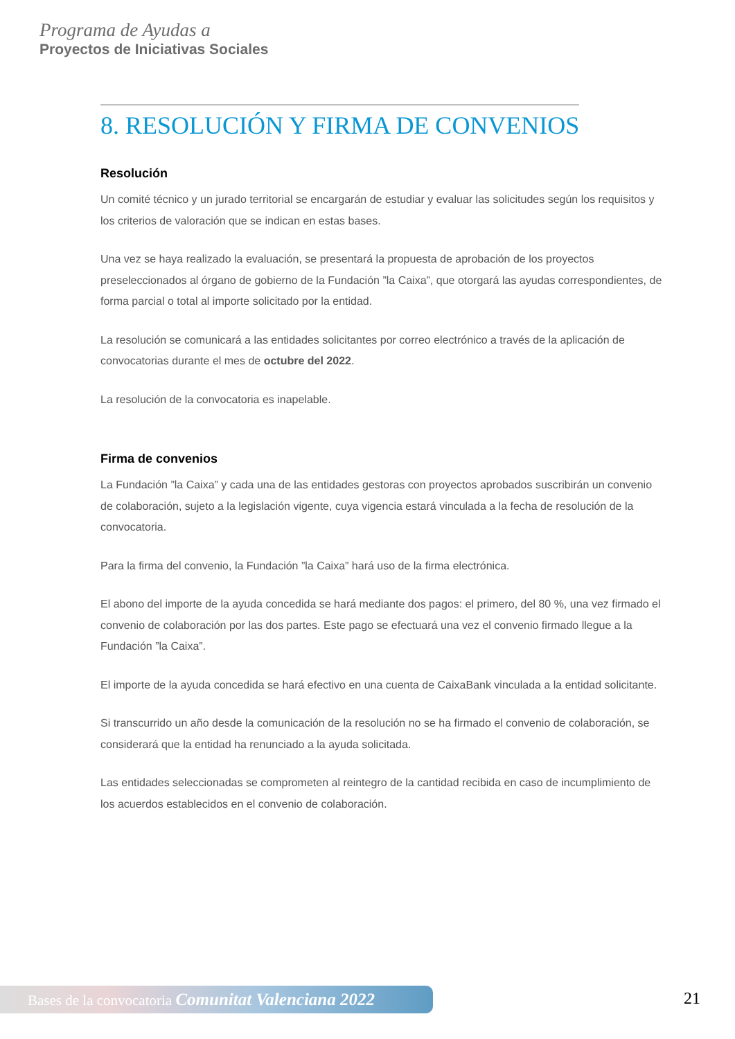Programa de Ayudas a
Proyectos de Iniciativas Sociales
8. RESOLUCIÓN Y FIRMA DE CONVENIOS
Resolución
Un comité técnico y un jurado territorial se encargarán de estudiar y evaluar las solicitudes según los requisitos y los criterios de valoración que se indican en estas bases.
Una vez se haya realizado la evaluación, se presentará la propuesta de aprobación de los proyectos preseleccionados al órgano de gobierno de la Fundación ”la Caixa”, que otorgará las ayudas correspondientes, de forma parcial o total al importe solicitado por la entidad.
La resolución se comunicará a las entidades solicitantes por correo electrónico a través de la aplicación de convocatorias durante el mes de octubre del 2022.
La resolución de la convocatoria es inapelable.
Firma de convenios
La Fundación ”la Caixa” y cada una de las entidades gestoras con proyectos aprobados suscribirán un convenio de colaboración, sujeto a la legislación vigente, cuya vigencia estará vinculada a la fecha de resolución de la convocatoria.
Para la firma del convenio, la Fundación ”la Caixa” hará uso de la firma electrónica.
El abono del importe de la ayuda concedida se hará mediante dos pagos: el primero, del 80 %, una vez firmado el convenio de colaboración por las dos partes. Este pago se efectuará una vez el convenio firmado llegue a la Fundación ”la Caixa”.
El importe de la ayuda concedida se hará efectivo en una cuenta de CaixaBank vinculada a la entidad solicitante.
Si transcurrido un año desde la comunicación de la resolución no se ha firmado el convenio de colaboración, se considerará que la entidad ha renunciado a la ayuda solicitada.
Las entidades seleccionadas se comprometen al reintegro de la cantidad recibida en caso de incumplimiento de los acuerdos establecidos en el convenio de colaboración.
Bases de la convocatoria Comunitat Valenciana 2022
21